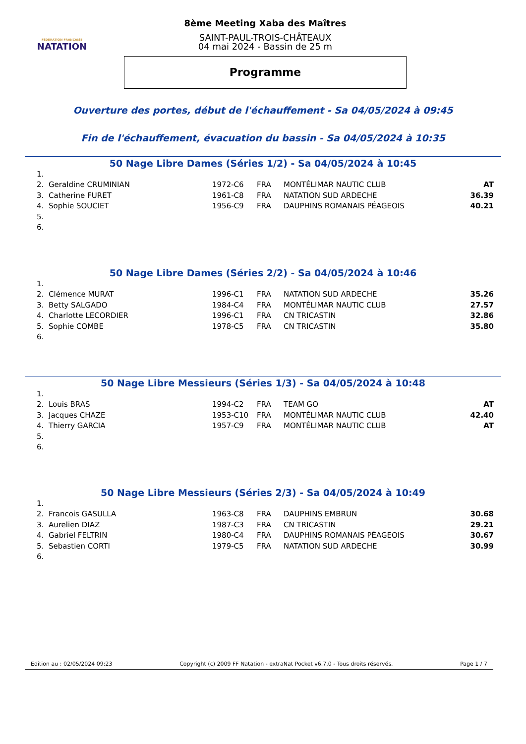FÉDÉRATION FRANÇAISE
NATATION
8ème Meeting Xaba des Maîtres
SAINT-PAUL-TROIS-CHÂTEAUX
04 mai 2024 - Bassin de 25 m
Programme
Ouverture des portes, début de l'échauffement - Sa 04/05/2024 à 09:45
Fin de l'échauffement, évacuation du bassin - Sa 04/05/2024 à 10:35
50 Nage Libre Dames (Séries 1/2) - Sa 04/05/2024 à 10:45
| 1. | | | | | |
| 2. | Geraldine CRUMINIAN | 1972-C6 | FRA | MONTÉLIMAR NAUTIC CLUB | AT |
| 3. | Catherine FURET | 1961-C8 | FRA | NATATION SUD ARDECHE | 36.39 |
| 4. | Sophie SOUCIET | 1956-C9 | FRA | DAUPHINS ROMANAIS PÉAGEOIS | 40.21 |
| 5. | | | | | |
| 6. | | | | | |
50 Nage Libre Dames (Séries 2/2) - Sa 04/05/2024 à 10:46
| 1. | | | | | |
| 2. | Clémence MURAT | 1996-C1 | FRA | NATATION SUD ARDECHE | 35.26 |
| 3. | Betty SALGADO | 1984-C4 | FRA | MONTÉLIMAR NAUTIC CLUB | 27.57 |
| 4. | Charlotte LECORDIER | 1996-C1 | FRA | CN TRICASTIN | 32.86 |
| 5. | Sophie COMBE | 1978-C5 | FRA | CN TRICASTIN | 35.80 |
| 6. | | | | | |
50 Nage Libre Messieurs (Séries 1/3) - Sa 04/05/2024 à 10:48
| 1. | | | | | |
| 2. | Louis BRAS | 1994-C2 | FRA | TEAM GO | AT |
| 3. | Jacques CHAZE | 1953-C10 | FRA | MONTÉLIMAR NAUTIC CLUB | 42.40 |
| 4. | Thierry GARCIA | 1957-C9 | FRA | MONTÉLIMAR NAUTIC CLUB | AT |
| 5. | | | | | |
| 6. | | | | | |
50 Nage Libre Messieurs (Séries 2/3) - Sa 04/05/2024 à 10:49
| 1. | | | | | |
| 2. | Francois GASULLA | 1963-C8 | FRA | DAUPHINS EMBRUN | 30.68 |
| 3. | Aurelien DIAZ | 1987-C3 | FRA | CN TRICASTIN | 29.21 |
| 4. | Gabriel FELTRIN | 1980-C4 | FRA | DAUPHINS ROMANAIS PÉAGEOIS | 30.67 |
| 5. | Sebastien CORTI | 1979-C5 | FRA | NATATION SUD ARDECHE | 30.99 |
| 6. | | | | | |
Edition au : 02/05/2024 09:23 Copyright (c) 2009 FF Natation - extraNat Pocket v6.7.0 - Tous droits réservés. Page 1 / 7